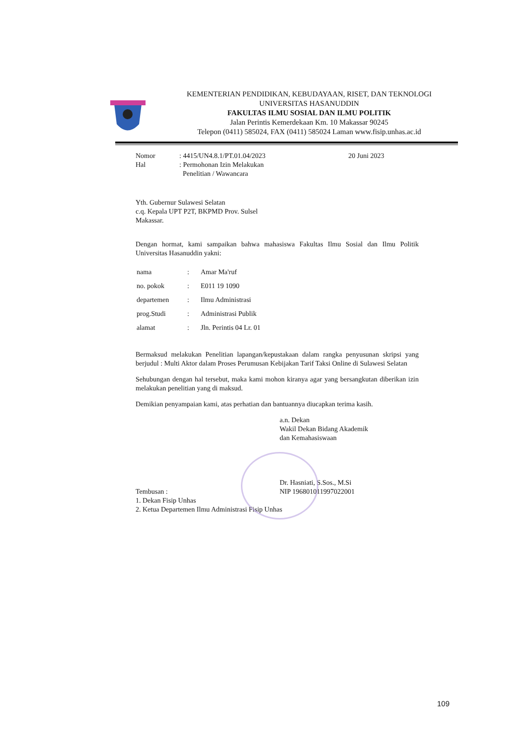KEMENTERIAN PENDIDIKAN, KEBUDAYAAN, RISET, DAN TEKNOLOGI
UNIVERSITAS HASANUDDIN
FAKULTAS ILMU SOSIAL DAN ILMU POLITIK
Jalan Perintis Kemerdekaan Km. 10 Makassar 90245
Telepon (0411) 585024, FAX (0411) 585024 Laman www.fisip.unhas.ac.id
| Nomor | : 4415/UN4.8.1/PT.01.04/2023 | 20 Juni 2023 |
| Hal | : Permohonan Izin Melakukan Penelitian / Wawancara | |
Yth. Gubernur Sulawesi Selatan
c.q. Kepala UPT P2T, BKPMD Prov. Sulsel
Makassar.
Dengan hormat, kami sampaikan bahwa mahasiswa Fakultas Ilmu Sosial dan Ilmu Politik Universitas Hasanuddin yakni:
| nama | : | Amar Ma'ruf |
| no. pokok | : | E011 19 1090 |
| departemen | : | Ilmu Administrasi |
| prog.Studi | : | Administrasi Publik |
| alamat | : | Jln. Perintis 04 Lr. 01 |
Bermaksud melakukan Penelitian lapangan/kepustakaan dalam rangka penyusunan skripsi yang berjudul : Multi Aktor dalam Proses Perumusan Kebijakan Tarif Taksi Online di Sulawesi Selatan
Sehubungan dengan hal tersebut, maka kami mohon kiranya agar yang bersangkutan diberikan izin melakukan penelitian yang di maksud.
Demikian penyampaian kami, atas perhatian dan bantuannya diucapkan terima kasih.
a.n. Dekan
Wakil Dekan Bidang Akademik
dan Kemahasiswaan
Dr. Hasniati, S.Sos., M.Si
NIP 196801011997022001
Tembusan :
1. Dekan Fisip Unhas
2. Ketua Departemen Ilmu Administrasi Fisip Unhas
109